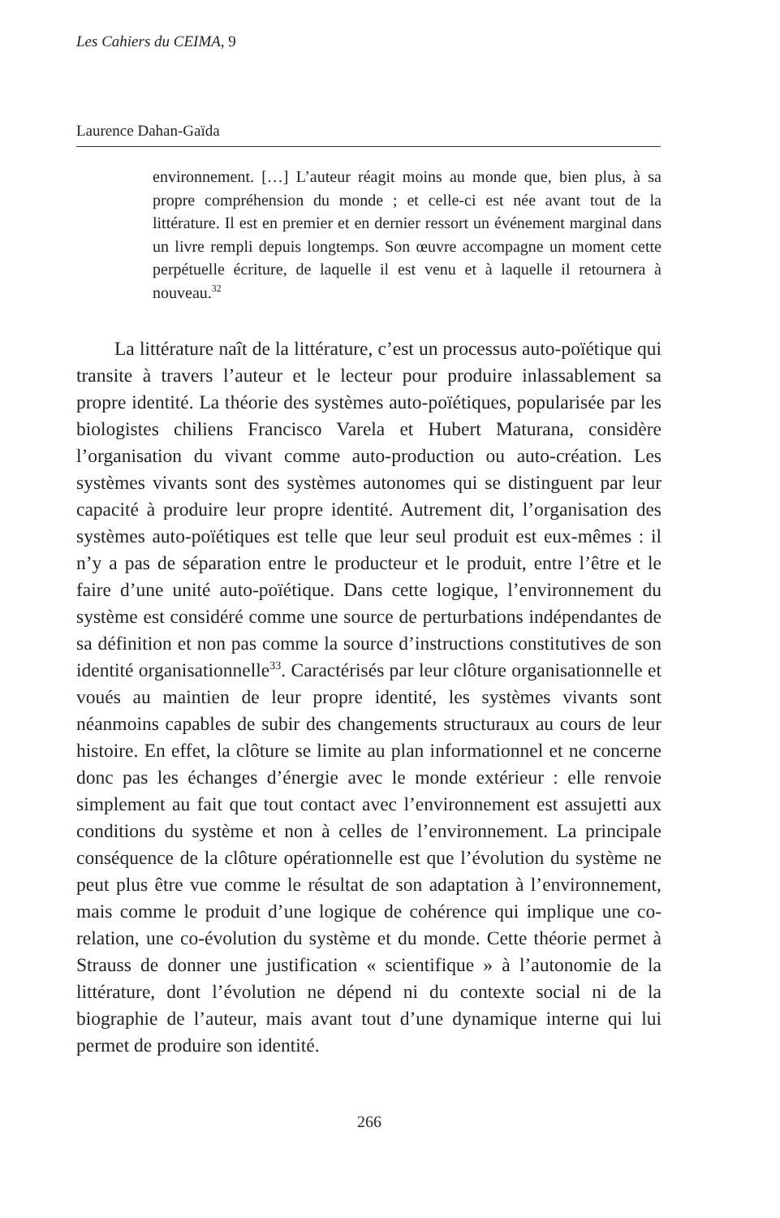Les Cahiers du CEIMA, 9
Laurence Dahan-Gaïda
environnement. […] L’auteur réagit moins au monde que, bien plus, à sa propre compréhension du monde ; et celle-ci est née avant tout de la littérature. Il est en premier et en dernier ressort un événement marginal dans un livre rempli depuis longtemps. Son œuvre accompagne un moment cette perpétuelle écriture, de laquelle il est venu et à laquelle il retournera à nouveau.<sup>32</sup>
La littérature naît de la littérature, c’est un processus auto-poïétique qui transite à travers l’auteur et le lecteur pour produire inlassablement sa propre identité. La théorie des systèmes auto-poïétiques, popularisée par les biologistes chiliens Francisco Varela et Hubert Maturana, considère l’organisation du vivant comme auto-production ou auto-création. Les systèmes vivants sont des systèmes autonomes qui se distinguent par leur capacité à produire leur propre identité. Autrement dit, l’organisation des systèmes auto-poïétiques est telle que leur seul produit est eux-mêmes : il n’y a pas de séparation entre le producteur et le produit, entre l’être et le faire d’une unité auto-poïétique. Dans cette logique, l’environnement du système est considéré comme une source de perturbations indépendantes de sa définition et non pas comme la source d’instructions constitutives de son identité organisationnelle<sup>33</sup>. Caractérisés par leur clôture organisationnelle et voués au maintien de leur propre identité, les systèmes vivants sont néanmoins capables de subir des changements structuraux au cours de leur histoire. En effet, la clôture se limite au plan informationnel et ne concerne donc pas les échanges d’énergie avec le monde extérieur : elle renvoie simplement au fait que tout contact avec l’environnement est assujetti aux conditions du système et non à celles de l’environnement. La principale conséquence de la clôture opérationnelle est que l’évolution du système ne peut plus être vue comme le résultat de son adaptation à l’environnement, mais comme le produit d’une logique de cohérence qui implique une co-relation, une co-évolution du système et du monde. Cette théorie permet à Strauss de donner une justification « scientifique » à l’autonomie de la littérature, dont l’évolution ne dépend ni du contexte social ni de la biographie de l’auteur, mais avant tout d’une dynamique interne qui lui permet de produire son identité.
266